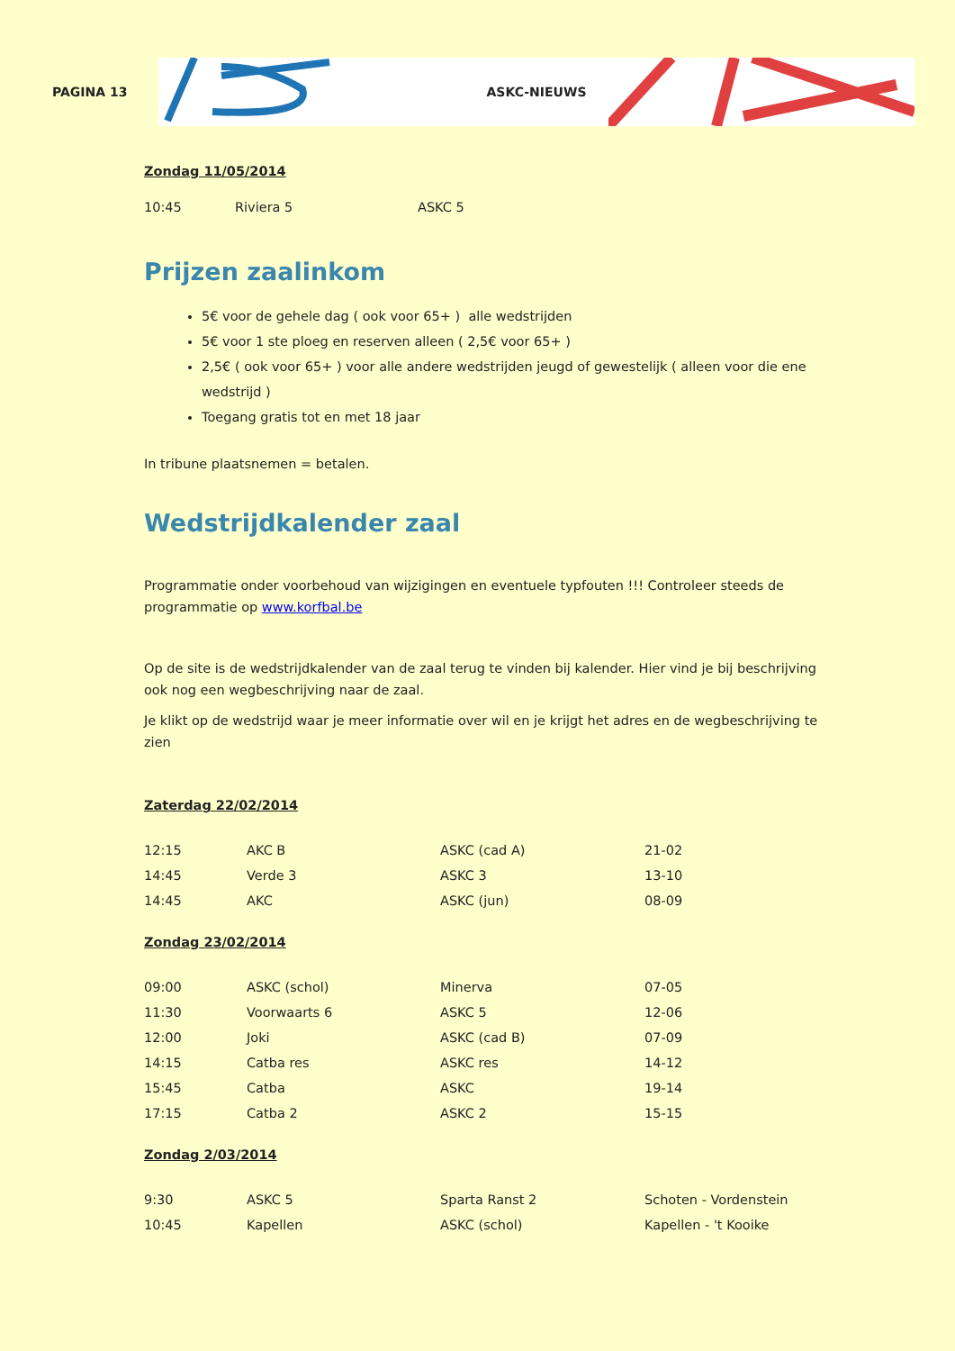PAGINA 13
ASKC-NIEUWS
Zondag 11/05/2014
| 10:45 | Riviera 5 | ASKC 5 |
Prijzen zaalinkom
5€ voor de gehele dag ( ook voor 65+ ) alle wedstrijden
5€ voor 1 ste ploeg en reserven alleen ( 2,5€ voor 65+ )
2,5€ ( ook voor 65+ ) voor alle andere wedstrijden jeugd of gewestelijk ( alleen voor die ene wedstrijd )
Toegang gratis tot en met 18 jaar
In tribune plaatsnemen = betalen.
Wedstrijdkalender zaal
Programmatie onder voorbehoud van wijzigingen en eventuele typfouten !!! Controleer steeds de programmatie op www.korfbal.be
Op de site is de wedstrijdkalender van de zaal terug te vinden bij kalender. Hier vind je bij beschrijving ook nog een wegbeschrijving naar de zaal.
Je klikt op de wedstrijd waar je meer informatie over wil en je krijgt het adres en de wegbeschrijving te zien
Zaterdag 22/02/2014
| 12:15 | AKC B | ASKC (cad A) | 21-02 |
| 14:45 | Verde 3 | ASKC 3 | 13-10 |
| 14:45 | AKC | ASKC (jun) | 08-09 |
Zondag 23/02/2014
| 09:00 | ASKC (schol) | Minerva | 07-05 |
| 11:30 | Voorwaarts 6 | ASKC 5 | 12-06 |
| 12:00 | Joki | ASKC (cad B) | 07-09 |
| 14:15 | Catba res | ASKC res | 14-12 |
| 15:45 | Catba | ASKC | 19-14 |
| 17:15 | Catba 2 | ASKC 2 | 15-15 |
Zondag 2/03/2014
| 9:30 | ASKC 5 | Sparta Ranst 2 | Schoten - Vordenstein |
| 10:45 | Kapellen | ASKC (schol) | Kapellen - 't Kooike |